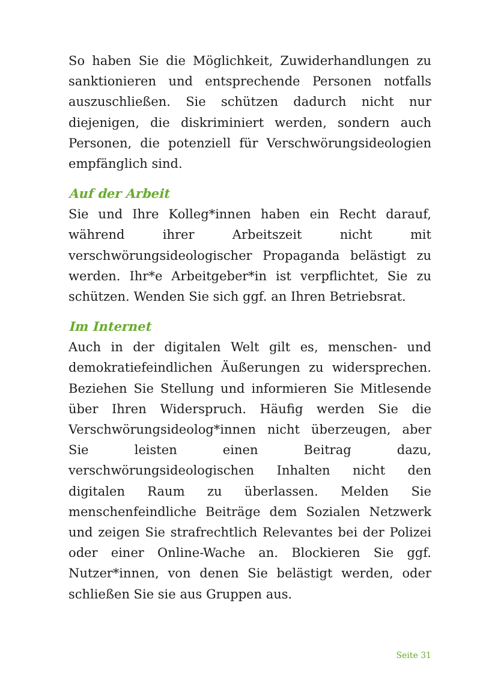So haben Sie die Möglichkeit, Zuwiderhandlungen zu sanktionieren und entsprechende Personen notfalls auszuschließen. Sie schützen dadurch nicht nur diejenigen, die diskriminiert werden, sondern auch Personen, die potenziell für Verschwörungsideologien empfänglich sind.
Auf der Arbeit
Sie und Ihre Kolleg*innen haben ein Recht darauf, während ihrer Arbeitszeit nicht mit verschwörungsideologischer Propaganda belästigt zu werden. Ihr*e Arbeitgeber*in ist verpflichtet, Sie zu schützen. Wenden Sie sich ggf. an Ihren Betriebsrat.
Im Internet
Auch in der digitalen Welt gilt es, menschen- und demokratiefeindlichen Äußerungen zu widersprechen. Beziehen Sie Stellung und informieren Sie Mitlesende über Ihren Widerspruch. Häufig werden Sie die Verschwörungsideolog*innen nicht überzeugen, aber Sie leisten einen Beitrag dazu, verschwörungsideologischen Inhalten nicht den digitalen Raum zu überlassen. Melden Sie menschenfeindliche Beiträge dem Sozialen Netzwerk und zeigen Sie strafrechtlich Relevantes bei der Polizei oder einer Online-Wache an. Blockieren Sie ggf. Nutzer*innen, von denen Sie belästigt werden, oder schließen Sie sie aus Gruppen aus.
Seite 31